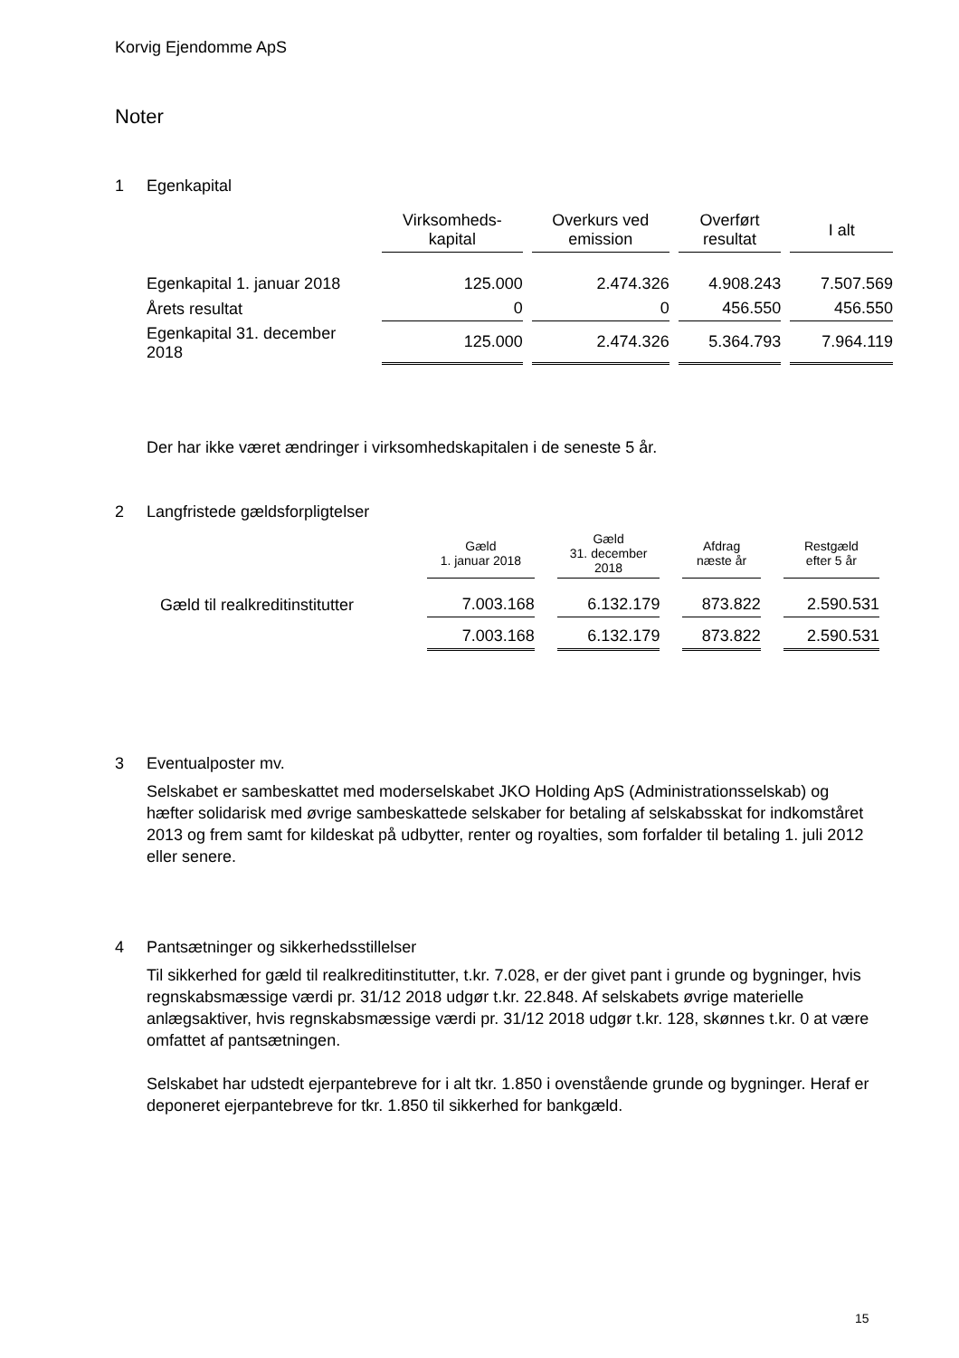Korvig Ejendomme ApS
Noter
1 Egenkapital
| | Virksomheds- kapital | Overkurs ved emission | Overført resultat | I alt |
| --- | --- | --- | --- | --- |
| Egenkapital 1. januar 2018 | 125.000 | 2.474.326 | 4.908.243 | 7.507.569 |
| Årets resultat | 0 | 0 | 456.550 | 456.550 |
| Egenkapital 31. december 2018 | 125.000 | 2.474.326 | 5.364.793 | 7.964.119 |
Der har ikke været ændringer i virksomhedskapitalen i de seneste 5 år.
2 Langfristede gældsforpligtelser
| | Gæld 1. januar 2018 | Gæld 31. december 2018 | Afdrag næste år | Restgæld efter 5 år |
| --- | --- | --- | --- | --- |
| Gæld til realkreditinstitutter | 7.003.168 | 6.132.179 | 873.822 | 2.590.531 |
| | 7.003.168 | 6.132.179 | 873.822 | 2.590.531 |
3 Eventualposter mv.
Selskabet er sambeskattet med moderselskabet JKO Holding ApS (Administrationsselskab) og hæfter solidarisk med øvrige sambeskattede selskaber for betaling af selskabsskat for indkomståret 2013 og frem samt for kildeskat på udbytter, renter og royalties, som forfalder til betaling 1. juli 2012 eller senere.
4 Pantsætninger og sikkerhedsstillelser
Til sikkerhed for gæld til realkreditinstitutter, t.kr. 7.028, er der givet pant i grunde og bygninger, hvis regnskabsmæssige værdi pr. 31/12 2018 udgør t.kr. 22.848. Af selskabets øvrige materielle anlægsaktiver, hvis regnskabsmæssige værdi pr. 31/12 2018 udgør t.kr. 128, skønnes t.kr. 0 at være omfattet af pantsætningen.
Selskabet har udstedt ejerpantebreve for i alt tkr. 1.850 i ovenstående grunde og bygninger. Heraf er deponeret ejerpantebreve for tkr. 1.850 til sikkerhed for bankgæld.
15